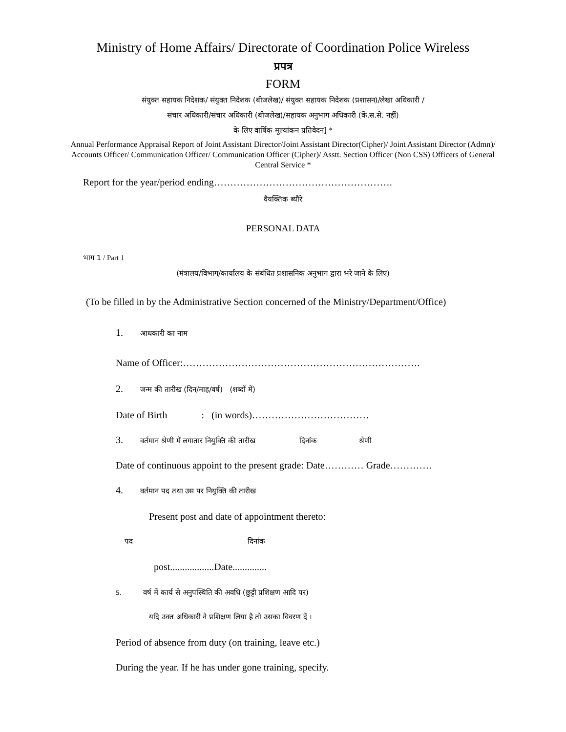Ministry of Home Affairs/ Directorate of Coordination Police Wireless
प्रपत्र
FORM
संयुक्त सहायक निदेशक/ संयुक्त निदेशक (बीजलेख)/ संयुक्त सहायक निदेशक (प्रशासन)/लेखा अधिकारी /
संचार अधिकारी/संचार अधिकारी (बीजलेख)/सहायक अनुभाग अधिकारी (कें.स.से. नहीं)
के लिए वार्षिक मूल्यांकन प्रतिवेदन] *
Annual Performance Appraisal Report of Joint Assistant Director/Joint Assistant Director(Cipher)/ Joint Assistant Director (Admn)/ Accounts Officer/ Communication Officer/ Communication Officer (Cipher)/ Asstt. Section Officer (Non CSS) Officers of General Central Service *
Report for the year/period ending……………………………………………….
वैयक्तिक ब्यौरे
PERSONAL DATA
भाग 1 / Part 1
(मंत्रालय/विभाग/कार्यालय के संबंधित प्रशासनिक अनुभाग द्वारा भरे जाने के लिए)
(To be filled in by the Administrative Section concerned of the Ministry/Department/Office)
1. आधकारी का नाम
Name of Officer:……………………………………………………………….
2. जन्म की तारीख (दिन/माह/वर्ष) (शब्दों में)
Date of Birth : (in words)………………………………
3. वर्तमान श्रेणी में लगातार नियुक्ति की तारीख दिनांक श्रेणी
Date of continuous appoint to the present grade: Date………… Grade………….
4. वर्तमान पद तथा उस पर नियुक्ति की तारीख
Present post and date of appointment thereto:
पद दिनांक
post..................Date..............
5. वर्ष में कार्य से अनुपस्थिति की अवधि (छुट्टी प्रशिक्षण आदि पर)
यदि उक्त अधिकारी ने प्रशिक्षण लिया है तो उसका विवरण दें ।
Period of absence from duty (on training, leave etc.)
During the year. If he has under gone training, specify.